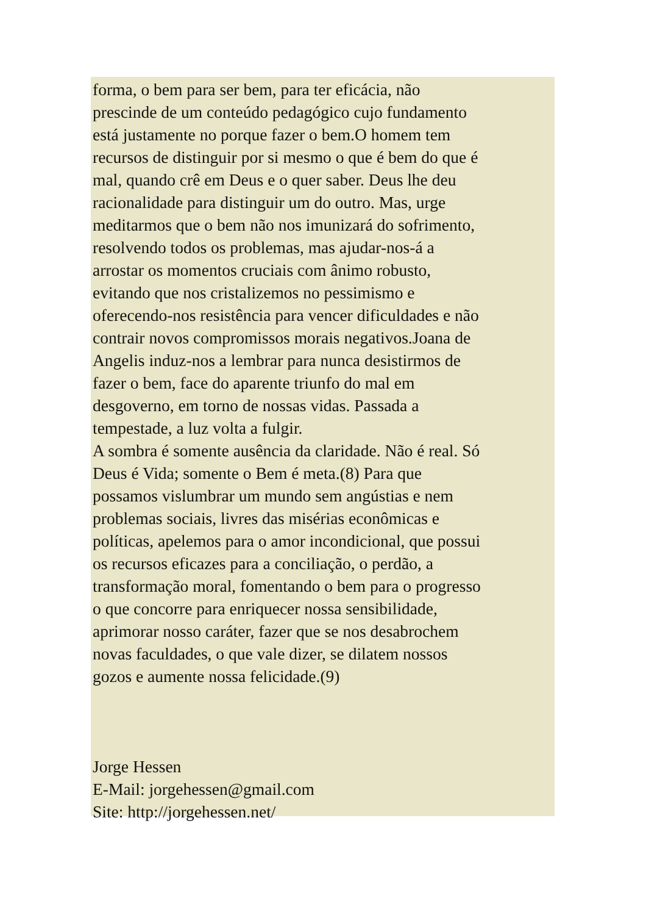forma, o bem para ser bem, para ter eficácia, não
prescinde de um conteúdo pedagógico cujo fundamento
está justamente no porque fazer o bem.O homem tem
recursos de distinguir por si mesmo o que é bem do que é
mal, quando crê em Deus e o quer saber. Deus lhe deu
racionalidade para distinguir um do outro. Mas, urge
meditarmos que o bem não nos imunizará do sofrimento,
resolvendo todos os problemas, mas ajudar-nos-á a
arrostar os momentos cruciais com ânimo robusto,
evitando que nos cristalizemos no pessimismo e
oferecendo-nos resistência para vencer dificuldades e não
contrair novos compromissos morais negativos.Joana de
Angelis induz-nos a lembrar para nunca desistirmos de
fazer o bem, face do aparente triunfo do mal em
desgoverno, em torno de nossas vidas. Passada a
tempestade, a luz volta a fulgir.
A sombra é somente ausência da claridade. Não é real. Só
Deus é Vida; somente o Bem é meta.(8) Para que
possamos vislumbrar um mundo sem angústias e nem
problemas sociais, livres das misérias econômicas e
políticas, apelemos para o amor incondicional, que possui
os recursos eficazes para a conciliação, o perdão, a
transformação moral, fomentando o bem para o progresso
o que concorre para enriquecer nossa sensibilidade,
aprimorar nosso caráter, fazer que se nos desabrochem
novas faculdades, o que vale dizer, se dilatem nossos
gozos e aumente nossa felicidade.(9)
Jorge Hessen
E-Mail: jorgehessen@gmail.com
Site: http://jorgehessen.net/